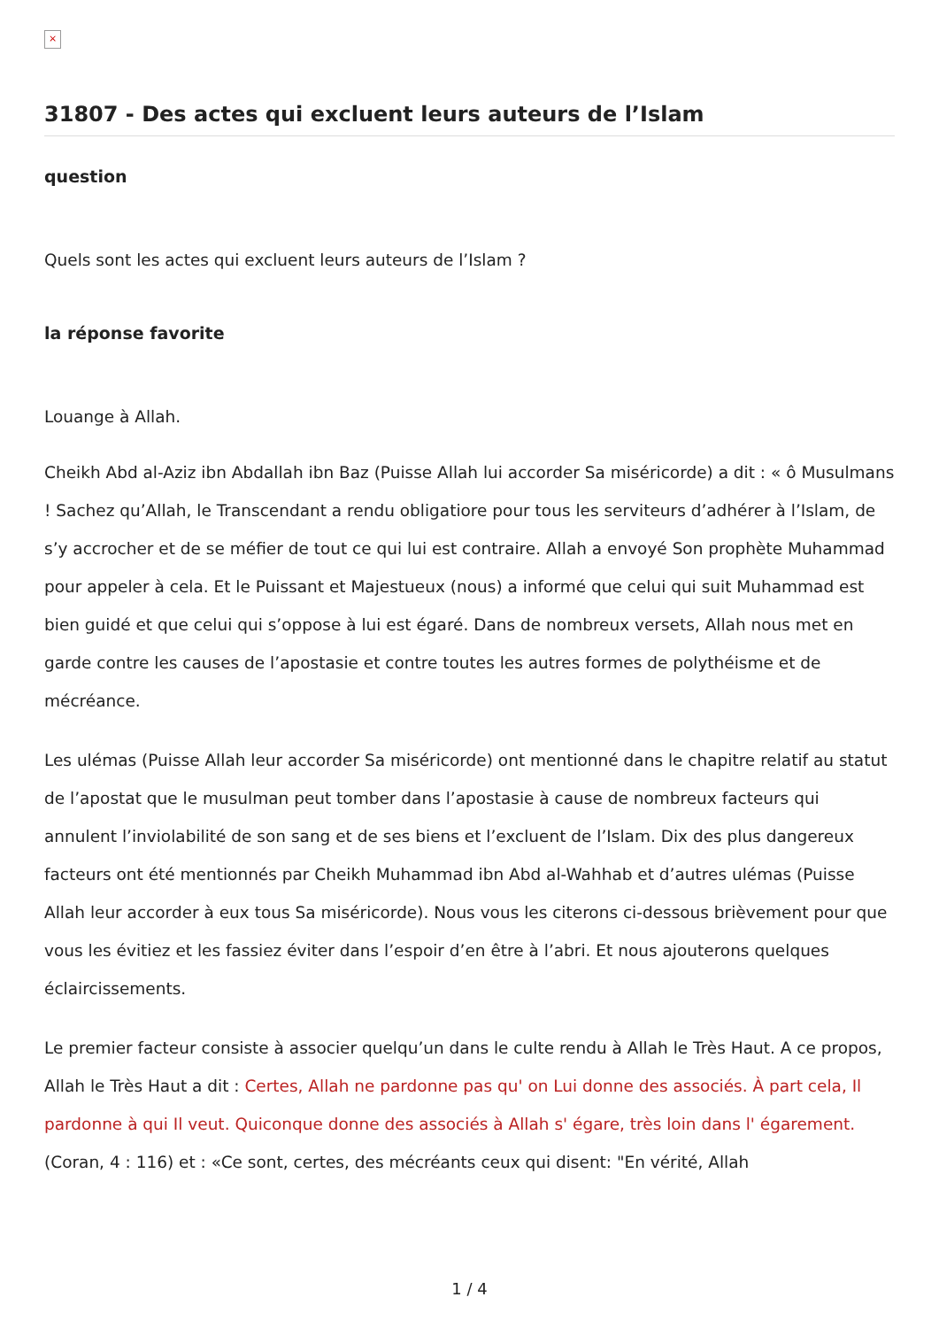×
31807 - Des actes qui excluent leurs auteurs de l’Islam
question
Quels sont les actes qui excluent leurs auteurs de l’Islam ?
la réponse favorite
Louange à Allah.
Cheikh Abd al-Aziz ibn Abdallah ibn Baz (Puisse Allah lui accorder Sa miséricorde) a dit : « ô Musulmans ! Sachez qu’Allah, le Transcendant a rendu obligatiore pour tous les serviteurs d’adhérer à l’Islam, de s’y accrocher et de se méfier de tout ce qui lui est contraire. Allah a envoyé Son prophète Muhammad pour appeler à cela. Et le Puissant et Majestueux (nous) a informé que celui qui suit Muhammad est bien guidé et que celui qui s’oppose à lui est égaré. Dans de nombreux versets, Allah nous met en garde contre les causes de l’apostasie et contre toutes les autres formes de polythéisme et de mécréance.
Les ulémas (Puisse Allah leur accorder Sa miséricorde) ont mentionné dans le chapitre relatif au statut de l’apostat que le musulman peut tomber dans l’apostasie à cause de nombreux facteurs qui annulent l’inviolabilité de son sang et de ses biens et l’excluent de l’Islam. Dix des plus dangereux facteurs ont été mentionnés par Cheikh Muhammad ibn Abd al-Wahhab et d’autres ulémas (Puisse Allah leur accorder à eux tous Sa miséricorde). Nous vous les citerons ci-dessous brièvement pour que vous les évitiez et les fassiez éviter dans l’espoir d’en être à l’abri. Et nous ajouterons quelques éclaircissements.
Le premier facteur consiste à associer quelqu’un dans le culte rendu à Allah le Très Haut. A ce propos, Allah le Très Haut a dit : Certes, Allah ne pardonne pas qu' on Lui donne des associés. À part cela, Il pardonne à qui Il veut. Quiconque donne des associés à Allah s' égare, très loin dans l' égarement. (Coran, 4 : 116) et : «Ce sont, certes, des mécréants ceux qui disent: "En vérité, Allah
1 / 4